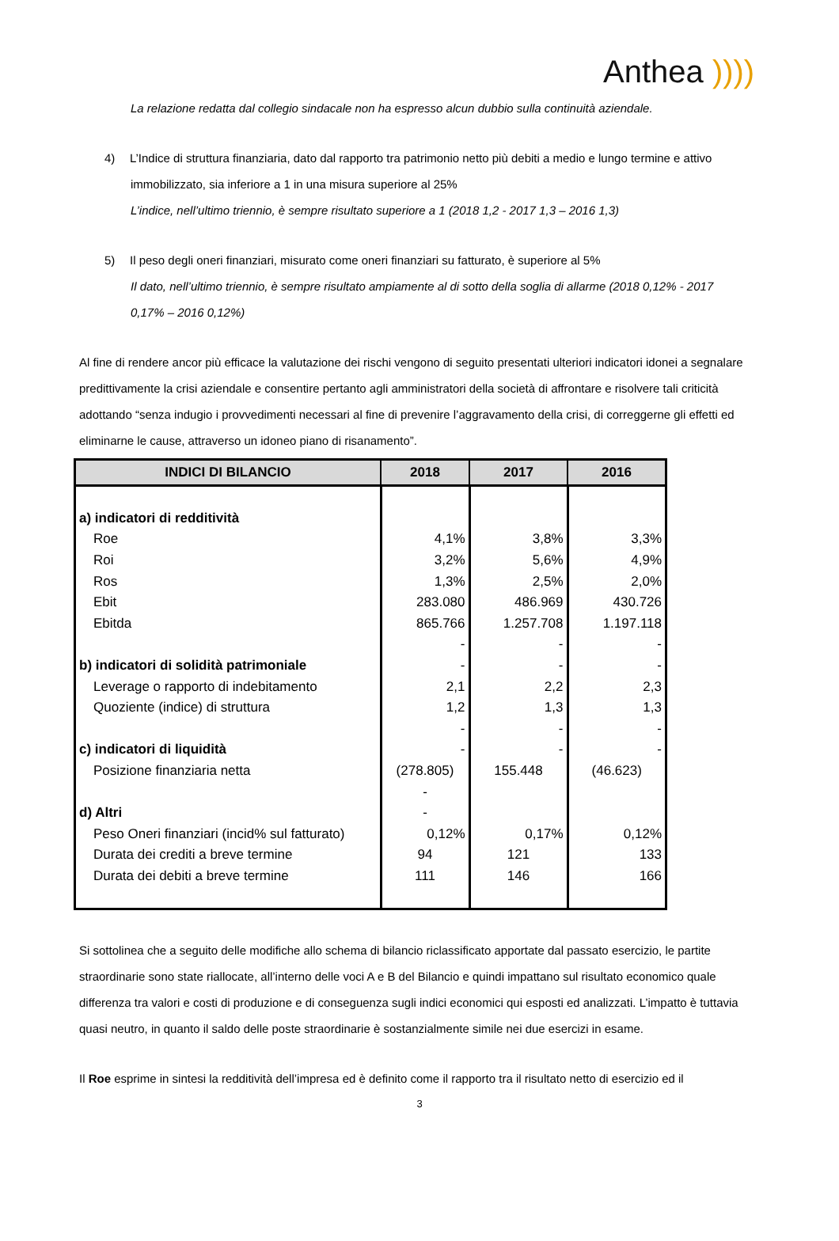Anthea ))))
La relazione redatta dal collegio sindacale non ha espresso alcun dubbio sulla continuità aziendale.
4) L’Indice di struttura finanziaria, dato dal rapporto tra patrimonio netto più debiti a medio e lungo termine e attivo immobilizzato, sia inferiore a 1 in una misura superiore al 25%
L’indice, nell’ultimo triennio, è sempre risultato superiore a 1 (2018 1,2 - 2017 1,3 – 2016 1,3)
5) Il peso degli oneri finanziari, misurato come oneri finanziari su fatturato, è superiore al 5%
Il dato, nell’ultimo triennio, è sempre risultato ampiamente al di sotto della soglia di allarme (2018 0,12% - 2017 0,17% – 2016 0,12%)
Al fine di rendere ancor più efficace la valutazione dei rischi vengono di seguito presentati ulteriori indicatori idonei a segnalare predittivamente la crisi aziendale e consentire pertanto agli amministratori della società di affrontare e risolvere tali criticità adottando “senza indugio i provvedimenti necessari al fine di prevenire l’aggravamento della crisi, di correggerne gli effetti ed eliminarne le cause, attraverso un idoneo piano di risanamento”.
| INDICI DI BILANCIO | 2018 | 2017 | 2016 |
| --- | --- | --- | --- |
| a) indicatori di redditività | | | |
| Roe | 4,1% | 3,8% | 3,3% |
| Roi | 3,2% | 5,6% | 4,9% |
| Ros | 1,3% | 2,5% | 2,0% |
| Ebit | 283.080 | 486.969 | 430.726 |
| Ebitda | 865.766 | 1.257.708 | 1.197.118 |
| | - | - | - |
| b) indicatori di solidità patrimoniale | - | - | - |
| Leverage o rapporto di indebitamento | 2,1 | 2,2 | 2,3 |
| Quoziente (indice) di struttura | 1,2 | 1,3 | 1,3 |
| | - | - | - |
| c) indicatori di liquidità | - | - | - |
| Posizione finanziaria netta | (278.805) | 155.448 | (46.623) |
| | - | | |
| d) Altri | - | | |
| Peso Oneri finanziari (incid% sul fatturato) | 0,12% | 0,17% | 0,12% |
| Durata dei crediti a breve termine | 94 | 121 | 133 |
| Durata dei debiti a breve termine | 111 | 146 | 166 |
Si sottolinea che a seguito delle modifiche allo schema di bilancio riclassificato apportate dal passato esercizio, le partite straordinarie sono state riallocate, all’interno delle voci A e B del Bilancio e quindi impattano sul risultato economico quale differenza tra valori e costi di produzione e di conseguenza sugli indici economici qui esposti ed analizzati. L’impatto è tuttavia quasi neutro, in quanto il saldo delle poste straordinarie è sostanzialmente simile nei due esercizi in esame.
Il Roe esprime in sintesi la redditività dell’impresa ed è definito come il rapporto tra il risultato netto di esercizio ed il
3